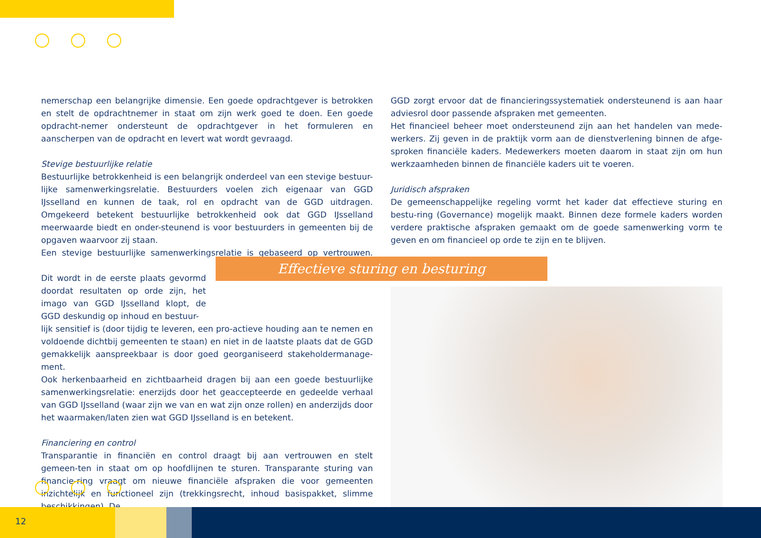nemerschap een belangrijke dimensie. Een goede opdrachtgever is betrokken en stelt de opdrachtnemer in staat om zijn werk goed te doen. Een goede opdracht-nemer ondersteunt de opdrachtgever in het formuleren en aanscherpen van de opdracht en levert wat wordt gevraagd.
Stevige bestuurlijke relatie
Bestuurlijke betrokkenheid is een belangrijk onderdeel van een stevige bestuur-lijke samenwerkingsrelatie. Bestuurders voelen zich eigenaar van GGD IJsselland en kunnen de taak, rol en opdracht van de GGD uitdragen. Omgekeerd betekent bestuurlijke betrokkenheid ook dat GGD IJsselland meerwaarde biedt en onder-steunend is voor bestuurders in gemeenten bij de opgaven waarvoor zij staan.
Een stevige bestuurlijke samenwerkingsrelatie is gebaseerd op vertrouwen.
Dit wordt in de eerste plaats gevormd doordat resultaten op orde zijn, het imago van GGD IJsselland klopt, de GGD deskundig op inhoud en bestuur-
lijk sensitief is (door tijdig te leveren, een pro-actieve houding aan te nemen en voldoende dichtbij gemeenten te staan) en niet in de laatste plaats dat de GGD gemakkelijk aanspreekbaar is door goed georganiseerd stakeholdermanage-ment.
Ook herkenbaarheid en zichtbaarheid dragen bij aan een goede bestuurlijke samenwerkingsrelatie: enerzijds door het geaccepteerde en gedeelde verhaal van GGD IJsselland (waar zijn we van en wat zijn onze rollen) en anderzijds door het waarmaken/laten zien wat GGD IJsselland is en betekent.
Financiering en control
Transparantie in financiën en control draagt bij aan vertrouwen en stelt gemeen-ten in staat om op hoofdlijnen te sturen. Transparante sturing van financie-ring vraagt om nieuwe financiële afspraken die voor gemeenten inzichtelijk en functioneel zijn (trekkingsrecht, inhoud basispakket, slimme beschikkingen). De
GGD zorgt ervoor dat de financieringssystematiek ondersteunend is aan haar adviesrol door passende afspraken met gemeenten.
Het financieel beheer moet ondersteunend zijn aan het handelen van mede-werkers. Zij geven in de praktijk vorm aan de dienstverlening binnen de afge-sproken financiële kaders. Medewerkers moeten daarom in staat zijn om hun werkzaamheden binnen de financiële kaders uit te voeren.
Juridisch afspraken
De gemeenschappelijke regeling vormt het kader dat effectieve sturing en bestu-ring (Governance) mogelijk maakt. Binnen deze formele kaders worden verdere praktische afspraken gemaakt om de goede samenwerking vorm te geven en om financieel op orde te zijn en te blijven.
Effectieve sturing en besturing
12